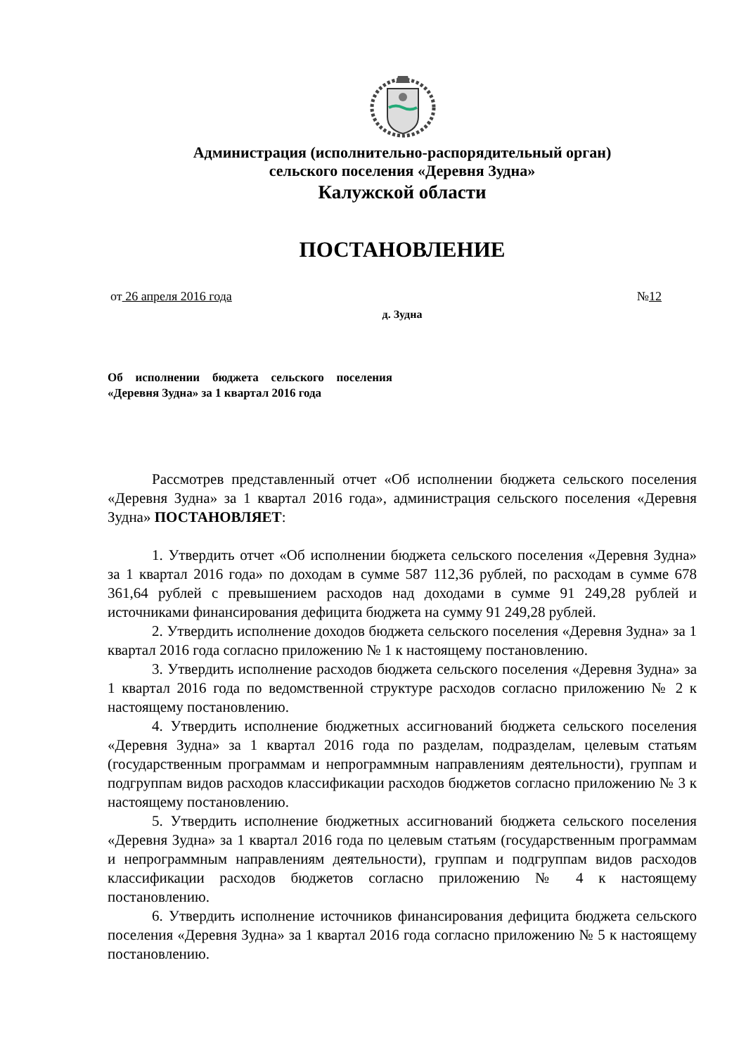Администрация (исполнительно-распорядительный орган)
сельского поселения «Деревня Зудна»
Калужской области
ПОСТАНОВЛЕНИЕ
от 26 апреля 2016 года №12
д. Зудна
Об исполнении бюджета сельского поселения «Деревня Зудна» за 1 квартал 2016 года
Рассмотрев представленный отчет «Об исполнении бюджета сельского поселения «Деревня Зудна» за 1 квартал 2016 года», администрация сельского поселения «Деревня Зудна» ПОСТАНОВЛЯЕТ:
1. Утвердить отчет «Об исполнении бюджета сельского поселения «Деревня Зудна» за 1 квартал 2016 года» по доходам в сумме 587 112,36 рублей, по расходам в сумме 678 361,64 рублей с превышением расходов над доходами в сумме 91 249,28 рублей и источниками финансирования дефицита бюджета на сумму 91 249,28 рублей.
2. Утвердить исполнение доходов бюджета сельского поселения «Деревня Зудна» за 1 квартал 2016 года согласно приложению № 1 к настоящему постановлению.
3. Утвердить исполнение расходов бюджета сельского поселения «Деревня Зудна» за 1 квартал 2016 года по ведомственной структуре расходов согласно приложению № 2 к настоящему постановлению.
4. Утвердить исполнение бюджетных ассигнований бюджета сельского поселения «Деревня Зудна» за 1 квартал 2016 года по разделам, подразделам, целевым статьям (государственным программам и непрограммным направлениям деятельности), группам и подгруппам видов расходов классификации расходов бюджетов согласно приложению № 3 к настоящему постановлению.
5. Утвердить исполнение бюджетных ассигнований бюджета сельского поселения «Деревня Зудна» за 1 квартал 2016 года по целевым статьям (государственным программам и непрограммным направлениям деятельности), группам и подгруппам видов расходов классификации расходов бюджетов согласно приложению № 4 к настоящему постановлению.
6. Утвердить исполнение источников финансирования дефицита бюджета сельского поселения «Деревня Зудна» за 1 квартал 2016 года согласно приложению № 5 к настоящему постановлению.